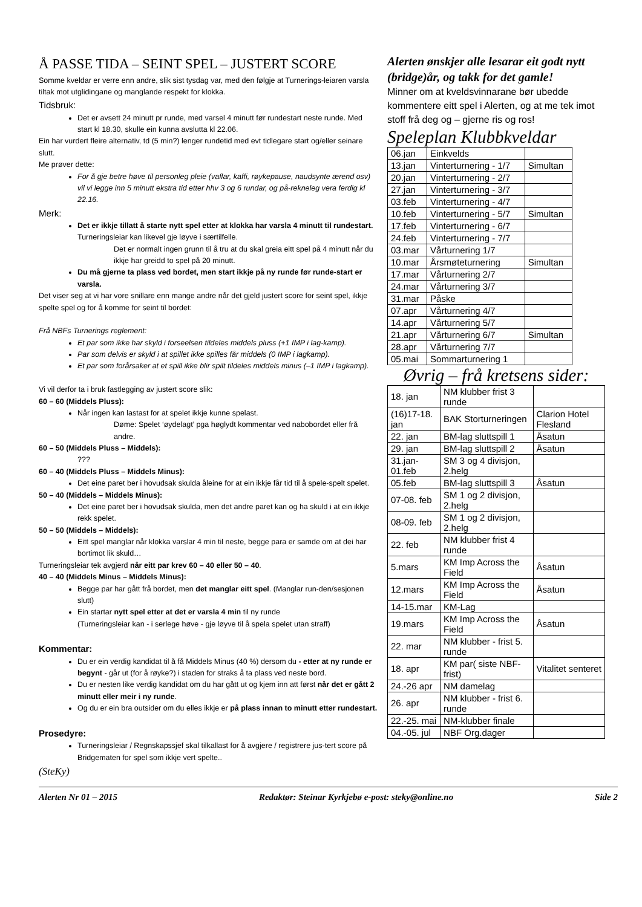Å PASSE TIDA – SEINT SPEL – JUSTERT SCORE
Somme kveldar er verre enn andre, slik sist tysdag var, med den følgje at Turnerings-leiaren varsla tiltak mot utglidingane og manglande respekt for klokka.
Tidsbruk:
Det er avsett 24 minutt pr runde, med varsel 4 minutt før rundestart neste runde. Med start kl 18.30, skulle ein kunna avslutta kl 22.06.
Ein har vurdert fleire alternativ, td (5 min?) lenger rundetid med evt tidlegare start og/eller seinare slutt.
Me prøver dette:
For å gje betre høve til personleg pleie (vaflar, kaffi, røykepause, naudsynte ærend osv) vil vi legge inn 5 minutt ekstra tid etter hhv 3 og 6 rundar, og på-rekneleg vera ferdig kl 22.16.
Merk:
Det er ikkje tillatt å starte nytt spel etter at klokka har varsla 4 minutt til rundestart. Turneringsleiar kan likevel gje løyve i særtilfelle.
Det er normalt ingen grunn til å tru at du skal greia eitt spel på 4 minutt når du ikkje har greidd to spel på 20 minutt.
Du må gjerne ta plass ved bordet, men start ikkje på ny runde før runde-start er varsla.
Det viser seg at vi har vore snillare enn mange andre når det gjeld justert score for seint spel, ikkje spelte spel og for å komme for seint til bordet:
Frå NBFs Turnerings reglement:
Et par som ikke har skyld i forseelsen tildeles middels pluss (+1 IMP i lag-kamp).
Par som delvis er skyld i at spillet ikke spilles får middels (0 IMP i lagkamp).
Et par som forårsaker at et spill ikke blir spilt tildeles middels minus (–1 IMP i lagkamp).
Vi vil derfor ta i bruk fastlegging av justert score slik:
60 – 60 (Middels Pluss):
Når ingen kan lastast for at spelet ikkje kunne spelast.
Døme: Spelet ‘øydelagt’ pga høglydt kommentar ved nabobordet eller frå andre.
60 – 50 (Middels Pluss – Middels):
???
60 – 40 (Middels Pluss – Middels Minus):
Det eine paret ber i hovudsak skulda åleine for at ein ikkje får tid til å spele-spelt spelet.
50 – 40 (Middels – Middels Minus):
Det eine paret ber i hovudsak skulda, men det andre paret kan og ha skuld i at ein ikkje rekk spelet.
50 – 50 (Middels – Middels):
Eitt spel manglar når klokka varslar 4 min til neste, begge para er samde om at dei har bortimot lik skuld…
Turneringsleiar tek avgjerd når eitt par krev 60 – 40 eller 50 – 40.
40 – 40 (Middels Minus – Middels Minus):
Begge par har gått frå bordet, men det manglar eitt spel. (Manglar run-den/sesjonen slutt)
Ein startar nytt spel etter at det er varsla 4 min til ny runde
(Turneringsleiar kan - i serlege høve - gje løyve til å spela spelet utan straff)
Kommentar:
Du er ein verdig kandidat til å få Middels Minus (40 %) dersom du - etter at ny runde er begynt - går ut (for å røyke?) i staden for straks å ta plass ved neste bord.
Du er nesten like verdig kandidat om du har gått ut og kjem inn att først når det er gått 2 minutt eller meir i ny runde.
Og du er ein bra outsider om du elles ikkje er på plass innan to minutt etter rundestart.
Prosedyre:
Turneringsleiar / Regnskapssjef skal tilkallast for å avgjere / registrere jus-tert score på Bridgematen for spel som ikkje vert spelte..
(SteKy)
Alerten ønskjer alle lesarar eit godt nytt (bridge)år, og takk for det gamle!
Minner om at kveldsvinnarane bør ubedde kommentere eitt spel i Alerten, og at me tek imot stoff frå deg og – gjerne ris og ros!
Speleplan Klubbkveldar
| 06.jan | Einkvelds | |
| 13.jan | Vinterturnering - 1/7 | Simultan |
| 20.jan | Vinterturnering - 2/7 | |
| 27.jan | Vinterturnering - 3/7 | |
| 03.feb | Vinterturnering - 4/7 | |
| 10.feb | Vinterturnering - 5/7 | Simultan |
| 17.feb | Vinterturnering - 6/7 | |
| 24.feb | Vinterturnering - 7/7 | |
| 03.mar | Vårturnering 1/7 | |
| 10.mar | Årsmøteturnering | Simultan |
| 17.mar | Vårturnering 2/7 | |
| 24.mar | Vårturnering 3/7 | |
| 31.mar | Påske | |
| 07.apr | Vårturnering 4/7 | |
| 14.apr | Vårturnering 5/7 | |
| 21.apr | Vårturnering 6/7 | Simultan |
| 28.apr | Vårturnering 7/7 | |
| 05.mai | Sommarturnering 1 | |
Øvrig – frå kretsens sider:
| 18. jan | NM klubber frist 3 runde | |
| (16)17-18. jan | BAK Storturneringen | Clarion Hotel Flesland |
| 22. jan | BM-lag sluttspill 1 | Åsatun |
| 29. jan | BM-lag sluttspill 2 | Åsatun |
| 31.jan-01.feb | SM 3 og 4 divisjon, 2.helg | |
| 05.feb | BM-lag sluttspill 3 | Åsatun |
| 07-08. feb | SM 1 og 2 divisjon, 2.helg | |
| 08-09. feb | SM 1 og 2 divisjon, 2.helg | |
| 22. feb | NM klubber frist 4 runde | |
| 5.mars | KM Imp Across the Field | Åsatun |
| 12.mars | KM Imp Across the Field | Åsatun |
| 14-15.mar | KM-Lag | |
| 19.mars | KM Imp Across the Field | Åsatun |
| 22. mar | NM klubber - frist 5. runde | |
| 18. apr | KM par( siste NBF-frist) | Vitalitet senteret |
| 24.-26 apr | NM damelag | |
| 26. apr | NM klubber - frist 6. runde | |
| 22.-25. mai | NM-klubber finale | |
| 04.-05. jul | NBF Org.dager | |
Alerten Nr 01 – 2015 Redaktør: Steinar Kyrkjebø e-post: steky@online.no Side 2